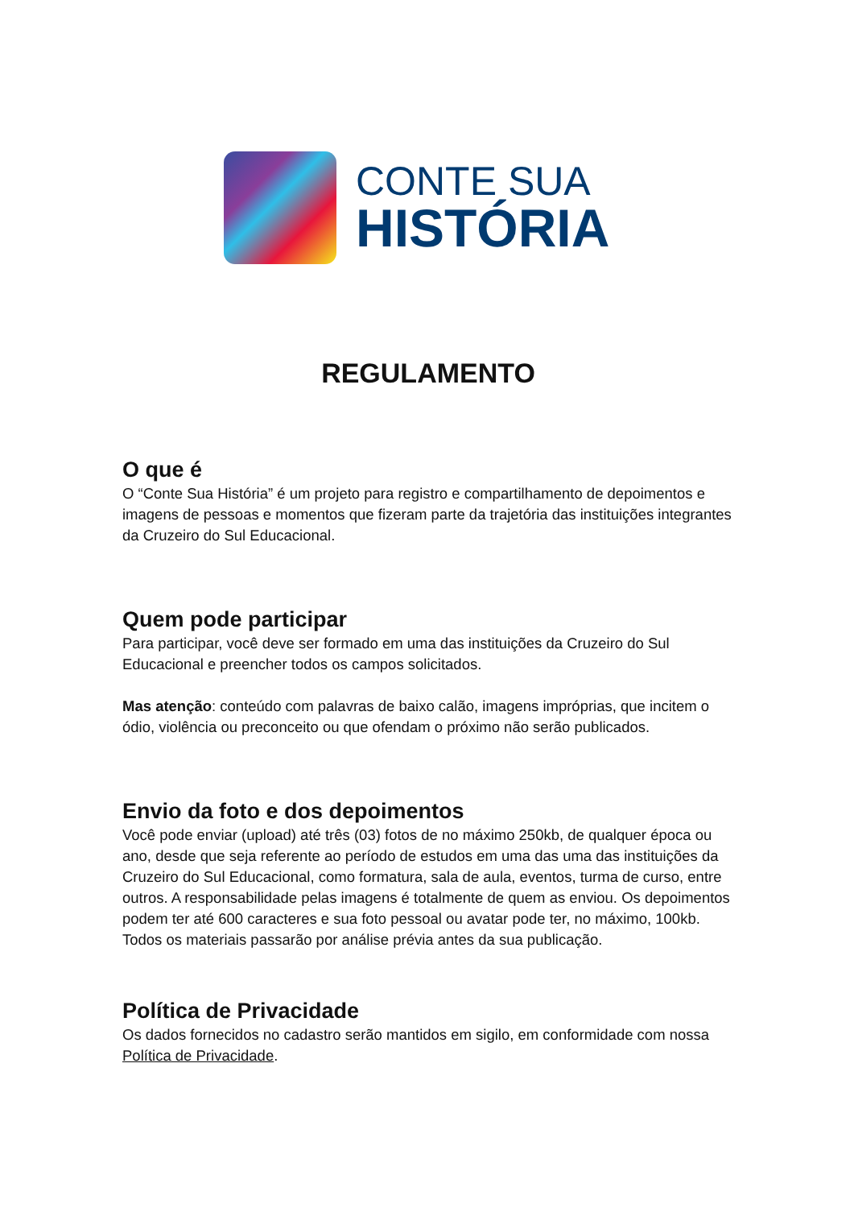CONTE SUA
HISTÓRIA
REGULAMENTO
O que é
O “Conte Sua História” é um projeto para registro e compartilhamento de depoimentos e imagens de pessoas e momentos que fizeram parte da trajetória das instituições integrantes da Cruzeiro do Sul Educacional.
Quem pode participar
Para participar, você deve ser formado em uma das instituições da Cruzeiro do Sul Educacional e preencher todos os campos solicitados.
Mas atenção: conteúdo com palavras de baixo calão, imagens impróprias, que incitem o ódio, violência ou preconceito ou que ofendam o próximo não serão publicados.
Envio da foto e dos depoimentos
Você pode enviar (upload) até três (03) fotos de no máximo 250kb, de qualquer época ou ano, desde que seja referente ao período de estudos em uma das uma das instituições da Cruzeiro do Sul Educacional, como formatura, sala de aula, eventos, turma de curso, entre outros. A responsabilidade pelas imagens é totalmente de quem as enviou. Os depoimentos podem ter até 600 caracteres e sua foto pessoal ou avatar pode ter, no máximo, 100kb. Todos os materiais passarão por análise prévia antes da sua publicação.
Política de Privacidade
Os dados fornecidos no cadastro serão mantidos em sigilo, em conformidade com nossa Política de Privacidade.